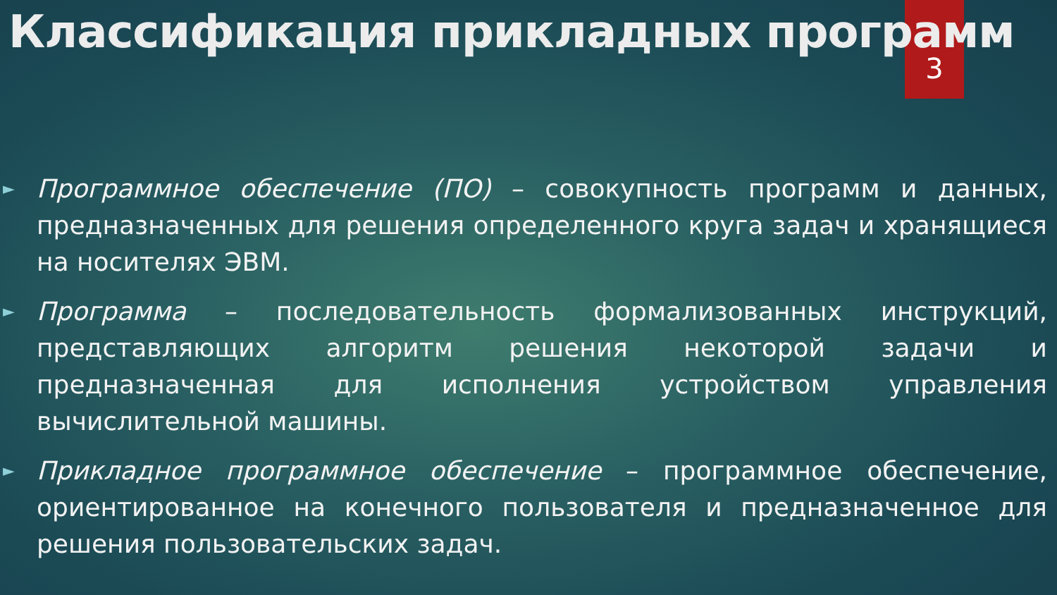Классификация прикладных программ
3
► Программное обеспечение (ПО) – совокупность программ и данных, предназначенных для решения определенного круга задач и хранящиеся на носителях ЭВМ.
► Программа – последовательность формализованных инструкций, представляющих алгоритм решения некоторой задачи и предназначенная для исполнения устройством управления вычислительной машины.
► Прикладное программное обеспечение – программное обеспечение, ориентированное на конечного пользователя и предназначенное для решения пользовательских задач.